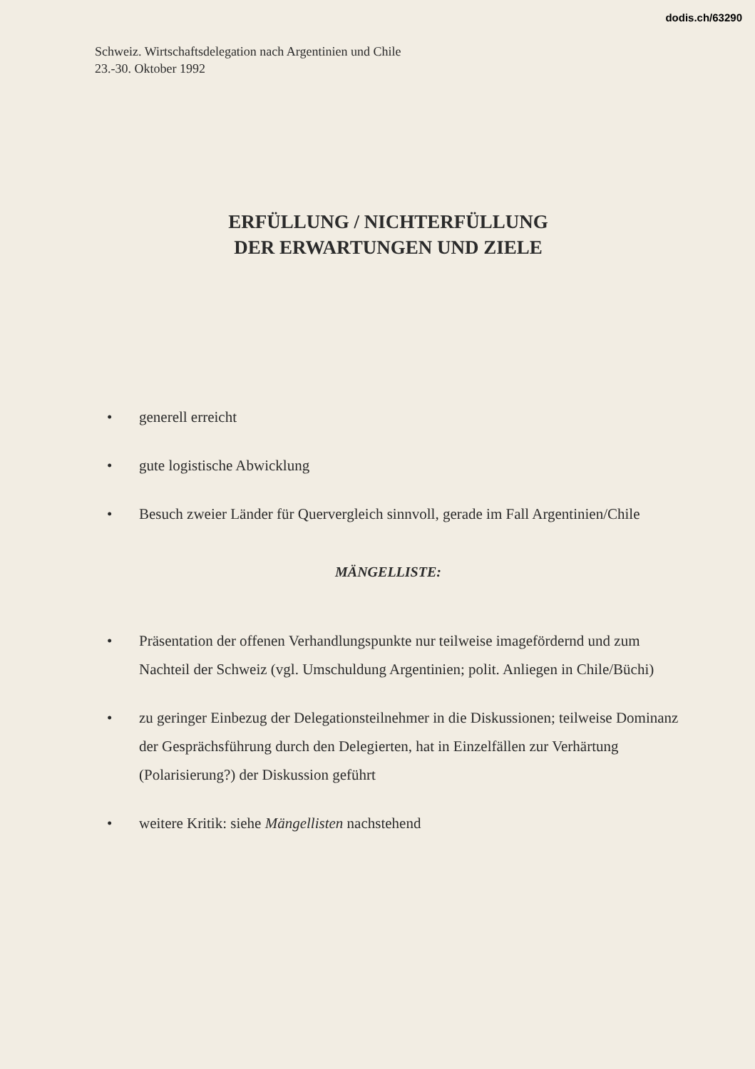dodis.ch/63290
Schweiz. Wirtschaftsdelegation nach Argentinien und Chile
23.-30. Oktober 1992
ERFÜLLUNG / NICHTERFÜLLUNG
DER ERWARTUNGEN UND ZIELE
• generell erreicht
• gute logistische Abwicklung
• Besuch zweier Länder für Quervergleich sinnvoll, gerade im Fall Argentinien/Chile
MÄNGELLISTE:
• Präsentation der offenen Verhandlungspunkte nur teilweise imagefördernd und zum Nachteil der Schweiz (vgl. Umschuldung Argentinien; polit. Anliegen in Chile/Büchi)
• zu geringer Einbezug der Delegationsteilnehmer in die Diskussionen; teilweise Dominanz der Gesprächsführung durch den Delegierten, hat in Einzelfällen zur Verhärtung (Polarisierung?) der Diskussion geführt
• weitere Kritik: siehe Mängellisten nachstehend